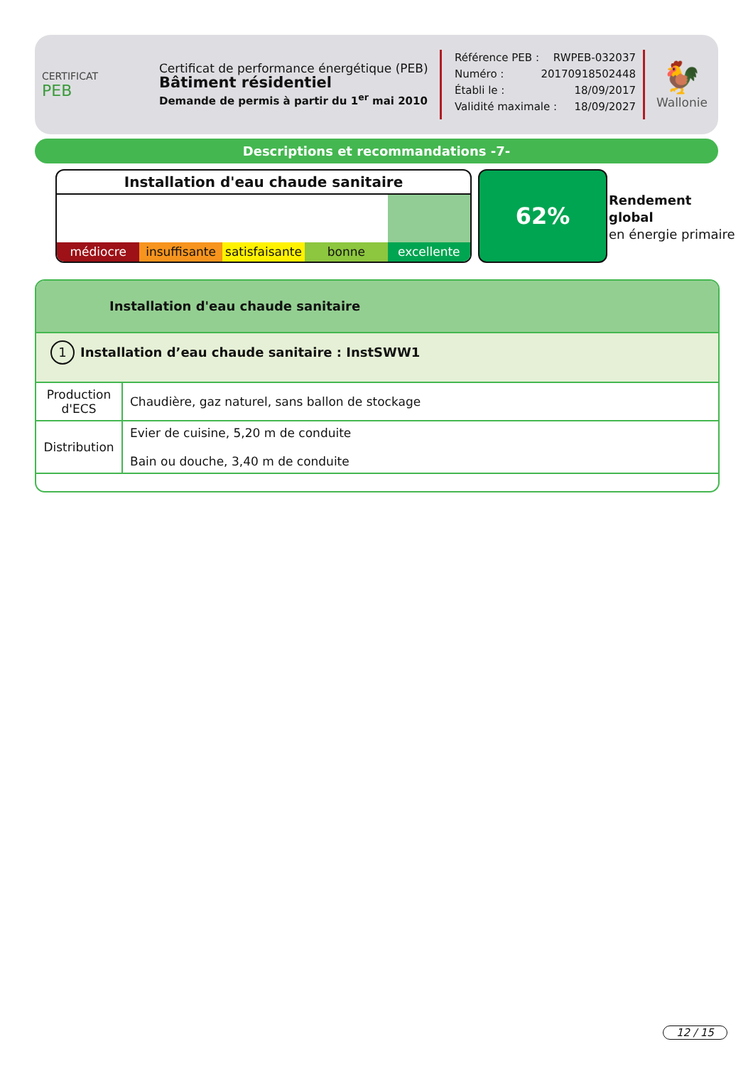CERTIFICAT
PEB
Certificat de performance énergétique (PEB)
Bâtiment résidentiel
Demande de permis à partir du 1<sup>er</sup> mai 2010
Référence PEB : RWPEB-032037
Numéro : 20170918502448
Établi le : 18/09/2017
Validité maximale : 18/09/2027
🐓
Wallonie
Descriptions et recommandations -7-
Installation d'eau chaude sanitaire
médiocre insuffisante satisfaisante bonne excellente
62%
Rendement
global
en énergie primaire
Installation d'eau chaude sanitaire
1 Installation d’eau chaude sanitaire : InstSWW1
| Production d'ECS | Chaudière, gaz naturel, sans ballon de stockage |
| Distribution | Evier de cuisine, 5,20 m de conduite Bain ou douche, 3,40 m de conduite |
12 / 15